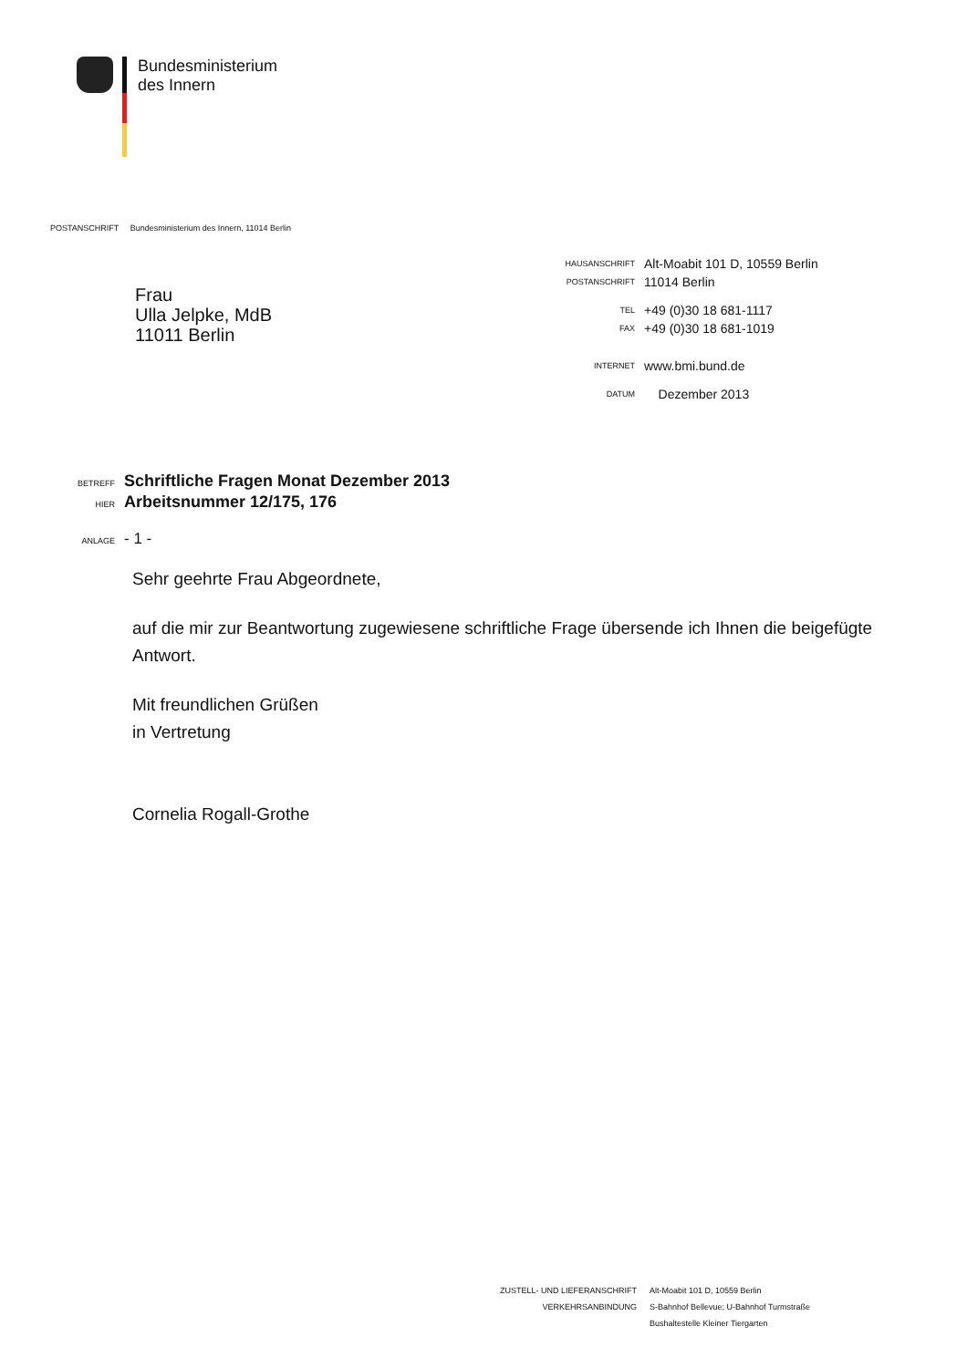Bundesministerium
des Innern
POSTANSCHRIFT Bundesministerium des Innern, 11014 Berlin
Frau
Ulla Jelpke, MdB
11011 Berlin
| HAUSANSCHRIFT | Alt-Moabit 101 D, 10559 Berlin |
| POSTANSCHRIFT | 11014 Berlin |
| TEL | +49 (0)30 18 681-1117 |
| FAX | +49 (0)30 18 681-1019 |
| INTERNET | www.bmi.bund.de |
| DATUM | Dezember 2013 |
| BETREFF | Schriftliche Fragen Monat Dezember 2013 |
| HIER | Arbeitsnummer 12/175, 176 |
| ANLAGE | - 1 - |
Sehr geehrte Frau Abgeordnete,
auf die mir zur Beantwortung zugewiesene schriftliche Frage übersende ich Ihnen die beigefügte Antwort.
Mit freundlichen Grüßen
in Vertretung
Cornelia Rogall-Grothe
| ZUSTELL- UND LIEFERANSCHRIFT | Alt-Moabit 101 D, 10559 Berlin |
| VERKEHRSANBINDUNG | S-Bahnhof Bellevue; U-Bahnhof Turmstraße |
| | Bushaltestelle Kleiner Tiergarten |